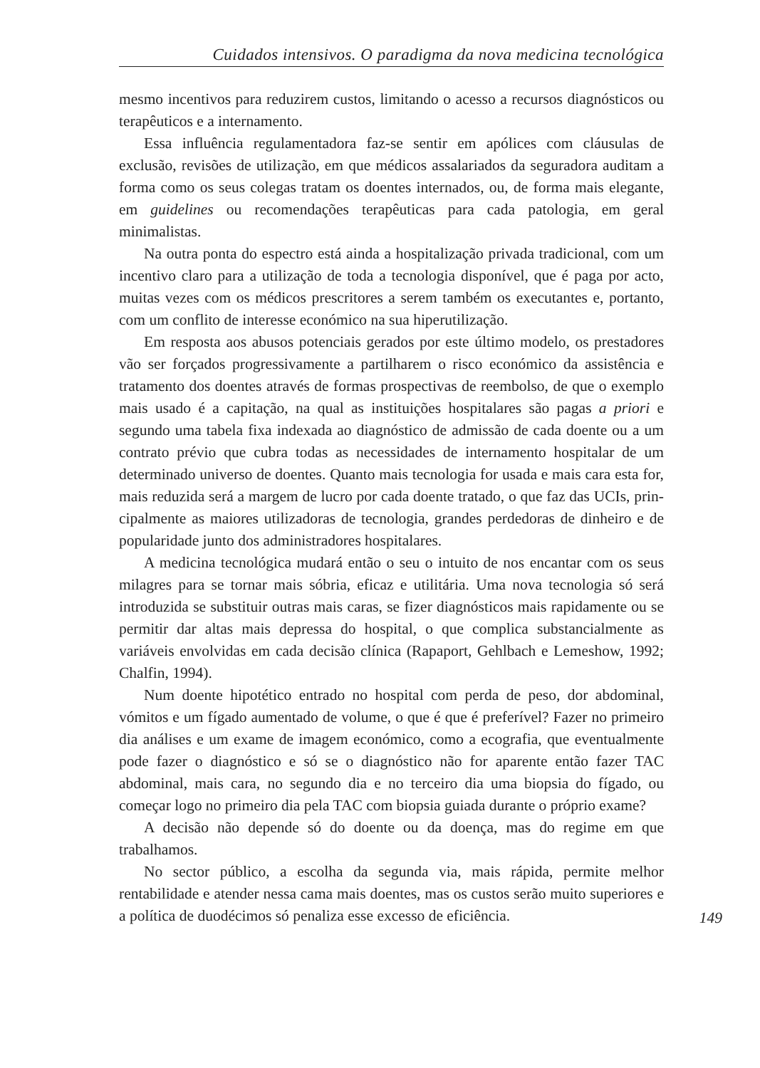Cuidados intensivos. O paradigma da nova medicina tecnológica
mesmo incentivos para reduzirem custos, limitando o acesso a recursos di­agnósticos ou terapêuticos e a internamento.
Essa influência regulamentadora faz-se sentir em apólices com cláusulas de exclusão, revisões de utilização, em que médicos assalariados da segura­dora auditam a forma como os seus colegas tratam os doentes internados, ou, de forma mais elegante, em guidelines ou recomendações terapêuticas para cada patologia, em geral minimalistas.
Na outra ponta do espectro está ainda a hospitalização privada tradicional, com um incentivo claro para a utilização de toda a tecnologia disponível, que é paga por acto, muitas vezes com os médicos prescritores a serem também os executantes e, portanto, com um conflito de interesse económico na sua hiperutilização.
Em resposta aos abusos potenciais gerados por este último modelo, os prestadores vão ser forçados progressivamente a partilharem o risco económico da assistência e tratamento dos doentes através de formas prospectivas de reembolso, de que o exemplo mais usado é a capitação, na qual as instituições hospitalares são pagas a priori e segundo uma tabela fixa indexada ao diag­nóstico de admissão de cada doente ou a um contrato prévio que cubra todas as necessidades de internamento hospitalar de um determinado universo de doentes. Quanto mais tecnologia for usada e mais cara esta for, mais reduzida será a margem de lucro por cada doente tratado, o que faz das UCIs, prin­cipalmente as maiores utilizadoras de tecnologia, grandes perdedoras de di­nheiro e de popularidade junto dos administradores hospitalares.
A medicina tecnológica mudará então o seu o intuito de nos encantar com os seus milagres para se tornar mais sóbria, eficaz e utilitária. Uma nova tecnologia só será introduzida se substituir outras mais caras, se fizer diag­nósticos mais rapidamente ou se permitir dar altas mais depressa do hospital, o que complica substancialmente as variáveis envolvidas em cada decisão clínica (Rapaport, Gehlbach e Lemeshow, 1992; Chalfin, 1994).
Num doente hipotético entrado no hospital com perda de peso, dor ab­dominal, vómitos e um fígado aumentado de volume, o que é que é prefe­rível? Fazer no primeiro dia análises e um exame de imagem económico, como a ecografia, que eventualmente pode fazer o diagnóstico e só se o diagnóstico não for aparente então fazer TAC abdominal, mais cara, no segundo dia e no terceiro dia uma biopsia do fígado, ou começar logo no primeiro dia pela TAC com biopsia guiada durante o próprio exame?
A decisão não depende só do doente ou da doença, mas do regime em que trabalhamos.
No sector público, a escolha da segunda via, mais rápida, permite melhor rentabilidade e atender nessa cama mais doentes, mas os custos serão muito superiores e a política de duodécimos só penaliza esse excesso de eficiência.
149